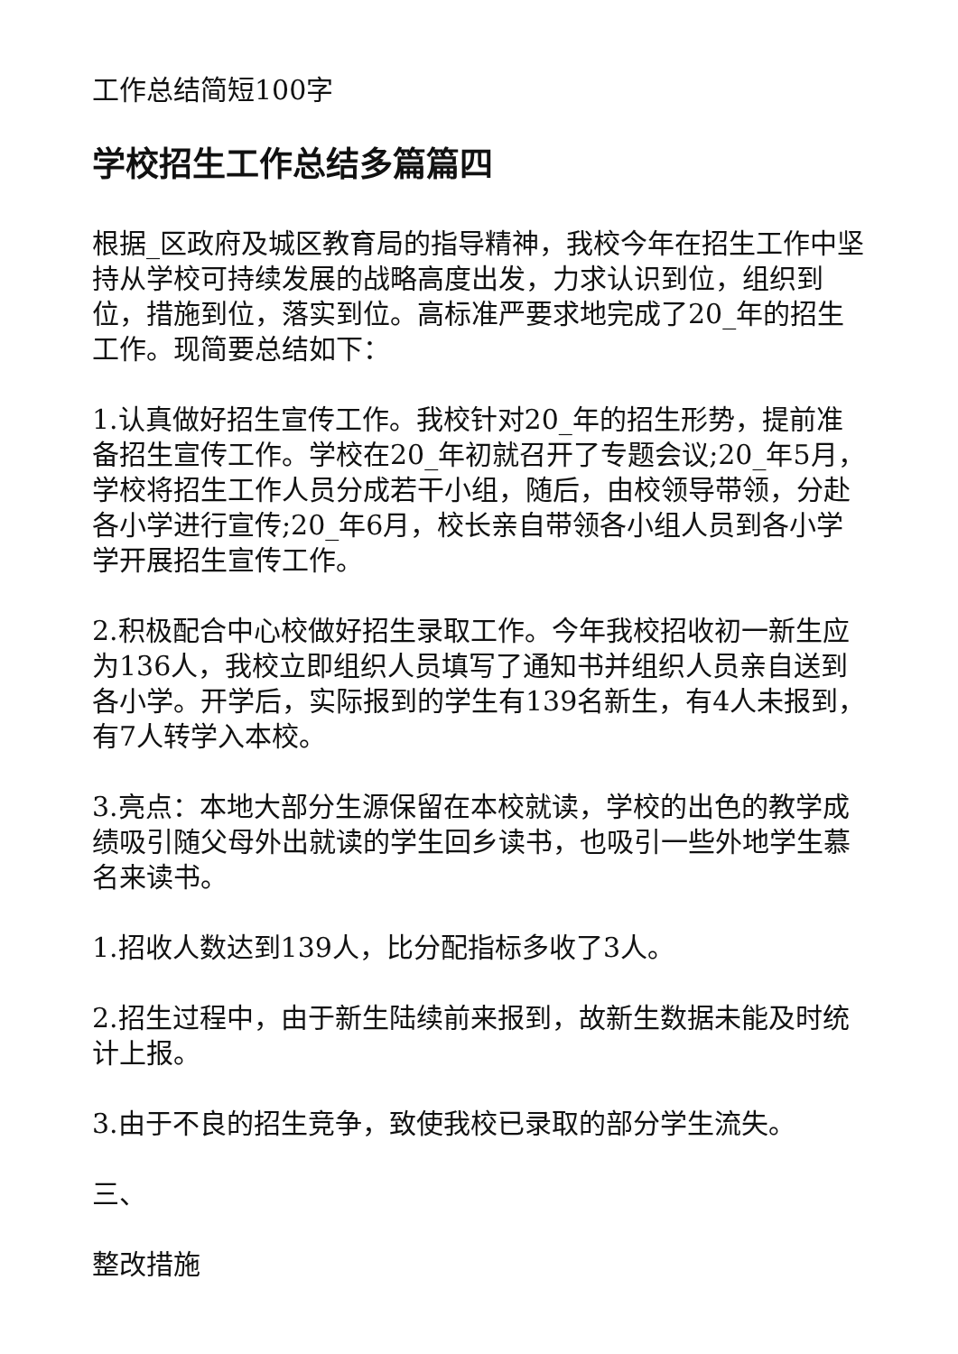工作总结简短100字
学校招生工作总结多篇篇四
根据_区政府及城区教育局的指导精神，我校今年在招生工作中坚持从学校可持续发展的战略高度出发，力求认识到位，组织到位，措施到位，落实到位。高标准严要求地完成了20_年的招生工作。现简要总结如下：
1.认真做好招生宣传工作。我校针对20_年的招生形势，提前准备招生宣传工作。学校在20_年初就召开了专题会议;20_年5月，学校将招生工作人员分成若干小组，随后，由校领导带领，分赴各小学进行宣传;20_年6月，校长亲自带领各小组人员到各小学学开展招生宣传工作。
2.积极配合中心校做好招生录取工作。今年我校招收初一新生应为136人，我校立即组织人员填写了通知书并组织人员亲自送到各小学。开学后，实际报到的学生有139名新生，有4人未报到，有7人转学入本校。
3.亮点：本地大部分生源保留在本校就读，学校的出色的教学成绩吸引随父母外出就读的学生回乡读书，也吸引一些外地学生慕名来读书。
1.招收人数达到139人，比分配指标多收了3人。
2.招生过程中，由于新生陆续前来报到，故新生数据未能及时统计上报。
3.由于不良的招生竞争，致使我校已录取的部分学生流失。
三、
整改措施